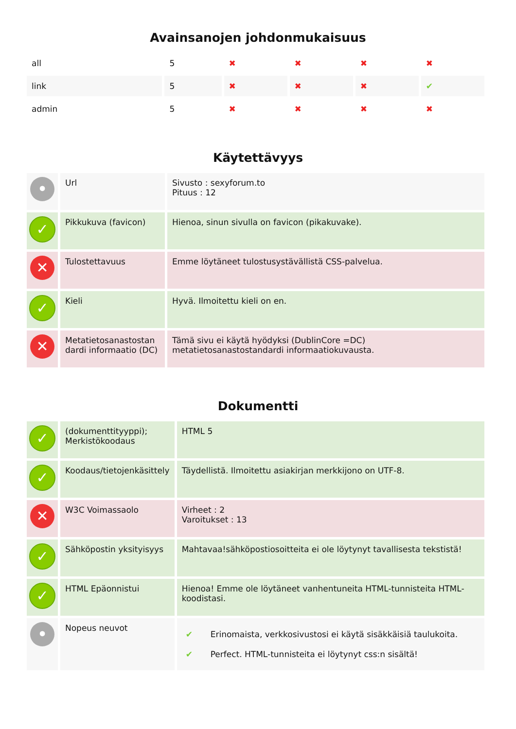Avainsanojen johdonmukaisuus
| all | 5 | ✖ | ✖ | ✖ | ✖ |
| link | 5 | ✖ | ✖ | ✖ | ✔ |
| admin | 5 | ✖ | ✖ | ✖ | ✖ |
Käytettävyys
| • | Url | Sivusto : sexyforum.to Pituus : 12 |
| ✓ | Pikkukuva (favicon) | Hienoa, sinun sivulla on favicon (pikakuvake). |
| ✕ | Tulostettavuus | Emme löytäneet tulostusystävällistä CSS-palvelua. |
| ✓ | Kieli | Hyvä. Ilmoitettu kieli on en. |
| ✕ | Metatietosanastostan dardi informaatio (DC) | Tämä sivu ei käytä hyödyksi (DublinCore =DC) metatietosanastostandardi informaatiokuvausta. |
Dokumentti
| ✓ | (dokumenttityyppi); Merkistökoodaus | HTML 5 |
| ✓ | Koodaus/tietojenkäsittely | Täydellistä. Ilmoitettu asiakirjan merkkijono on UTF-8. |
| ✕ | W3C Voimassaolo | Virheet : 2 Varoitukset : 13 |
| ✓ | Sähköpostin yksityisyys | Mahtavaa!sähköpostiosoitteita ei ole löytynyt tavallisesta tekstistä! |
| ✓ | HTML Epäonnistui | Hienoa! Emme ole löytäneet vanhentuneita HTML-tunnisteita HTML-koodistasi. |
| • | Nopeus neuvot | / ✔ / Erinomaista, verkkosivustosi ei käytä sisäkkäisiä taulukoita. / / ✔ / Perfect. HTML-tunnisteita ei löytynyt css:n sisältä! / |